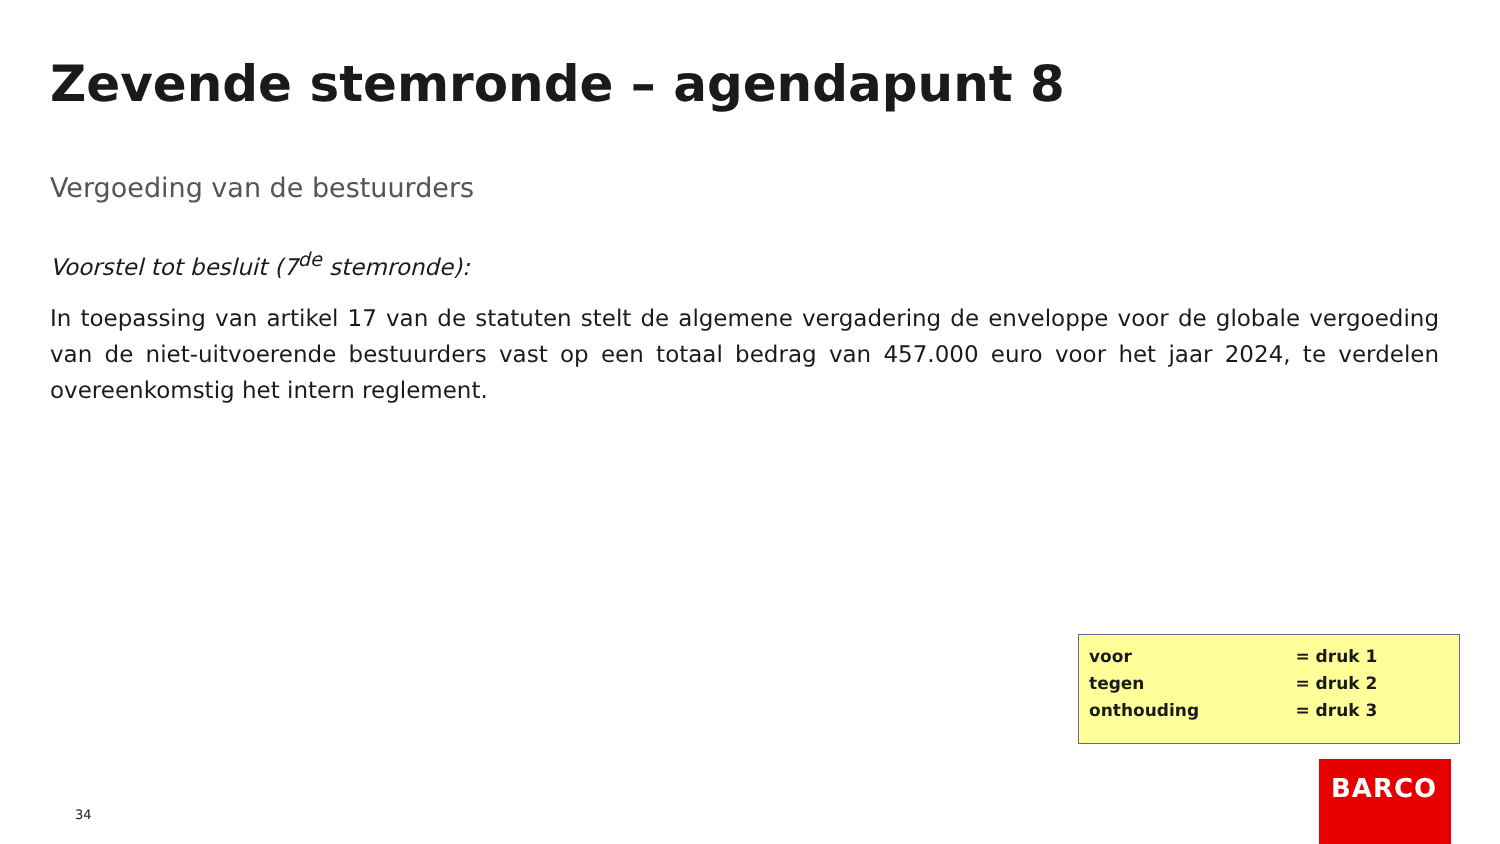Zevende stemronde – agendapunt 8
Vergoeding van de bestuurders
Voorstel tot besluit (7<sup>de</sup> stemronde):
In toepassing van artikel 17 van de statuten stelt de algemene vergadering de enveloppe voor de globale vergoeding van de niet-uitvoerende bestuurders vast op een totaal bedrag van 457.000 euro voor het jaar 2024, te verdelen overeenkomstig het intern reglement.
| voor | = druk 1 |
| tegen | = druk 2 |
| onthouding | = druk 3 |
34
BARCO